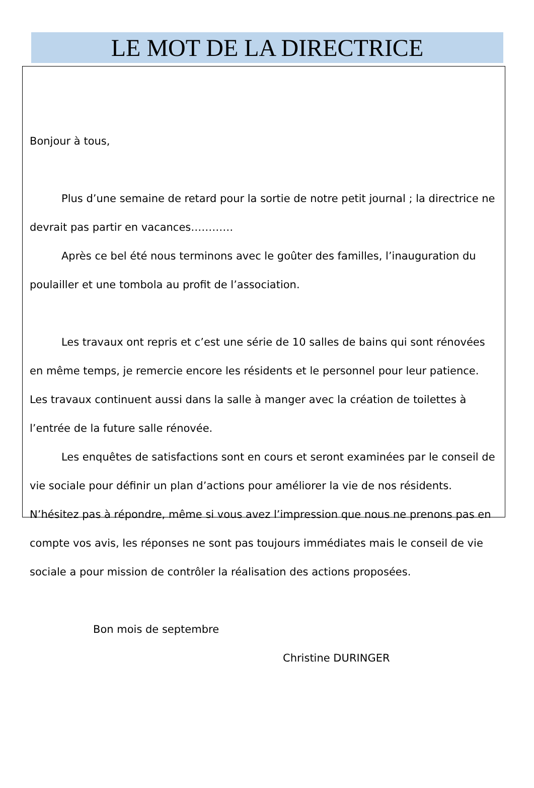LE MOT DE LA DIRECTRICE
Bonjour à tous,
Plus d’une semaine de retard pour la sortie de notre petit journal ; la directrice ne devrait pas partir en vacances…………
Après ce bel été nous terminons avec le goûter des familles, l’inauguration du poulailler et une tombola au profit de l’association.
Les travaux ont repris et c’est une série de 10 salles de bains qui sont rénovées en même temps, je remercie encore les résidents et le personnel pour leur patience. Les travaux continuent aussi dans la salle à manger avec la création de toilettes à l’entrée de la future salle rénovée.
Les enquêtes de satisfactions sont en cours et seront examinées par le conseil de vie sociale pour définir un plan d’actions pour améliorer la vie de nos résidents. N’hésitez pas à répondre, même si vous avez l’impression que nous ne prenons pas en compte vos avis, les réponses ne sont pas toujours immédiates mais le conseil de vie sociale a pour mission de contrôler la réalisation des actions proposées.
Bon mois de septembre
Christine DURINGER